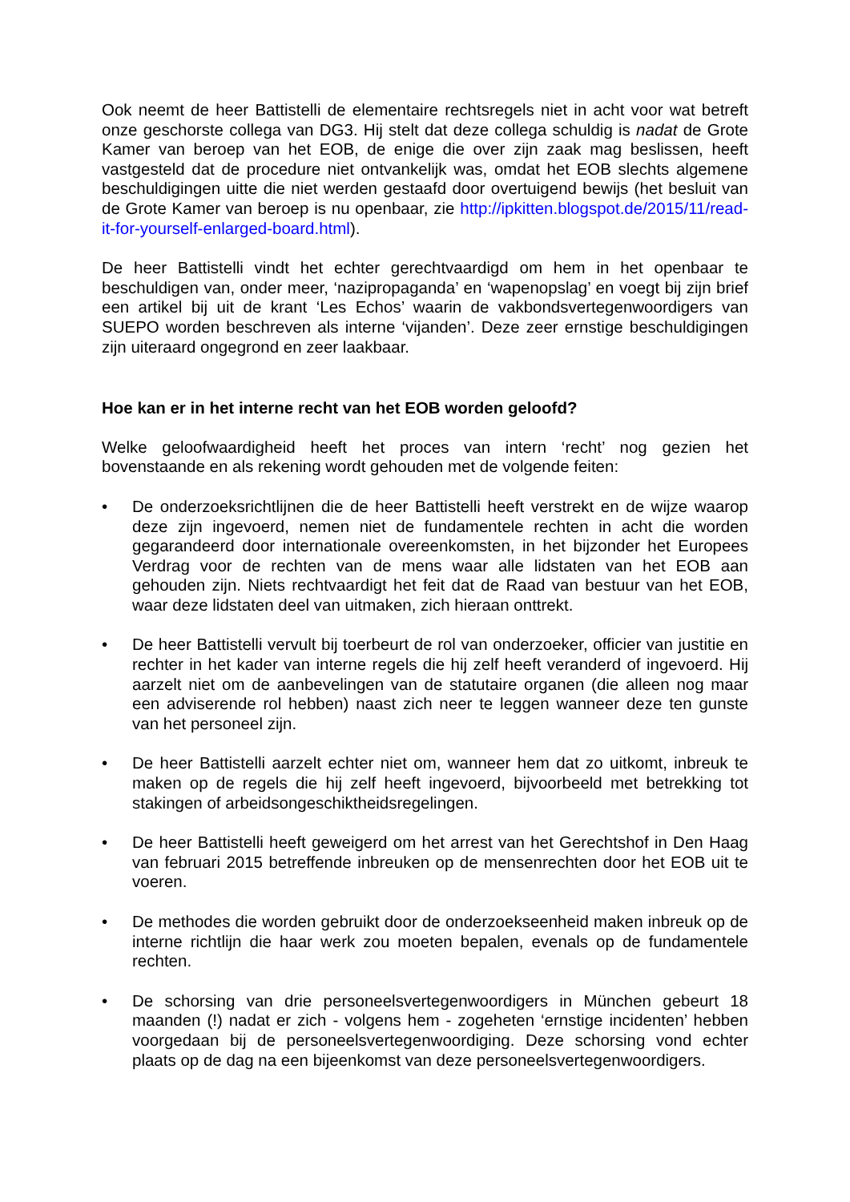Ook neemt de heer Battistelli de elementaire rechtsregels niet in acht voor wat betreft onze geschorste collega van DG3. Hij stelt dat deze collega schuldig is nadat de Grote Kamer van beroep van het EOB, de enige die over zijn zaak mag beslissen, heeft vastgesteld dat de procedure niet ontvankelijk was, omdat het EOB slechts algemene beschuldigingen uitte die niet werden gestaafd door overtuigend bewijs (het besluit van de Grote Kamer van beroep is nu openbaar, zie http://ipkitten.blogspot.de/2015/11/read-it-for-yourself-enlarged-board.html).
De heer Battistelli vindt het echter gerechtvaardigd om hem in het openbaar te beschuldigen van, onder meer, ‘nazipropaganda’ en ‘wapenopslag’ en voegt bij zijn brief een artikel bij uit de krant ‘Les Echos’ waarin de vakbondsvertegenwoordigers van SUEPO worden beschreven als interne ‘vijanden’. Deze zeer ernstige beschuldigingen zijn uiteraard ongegrond en zeer laakbaar.
Hoe kan er in het interne recht van het EOB worden geloofd?
Welke geloofwaardigheid heeft het proces van intern ‘recht’ nog gezien het bovenstaande en als rekening wordt gehouden met de volgende feiten:
• De onderzoeksrichtlijnen die de heer Battistelli heeft verstrekt en de wijze waarop deze zijn ingevoerd, nemen niet de fundamentele rechten in acht die worden gegarandeerd door internationale overeenkomsten, in het bijzonder het Europees Verdrag voor de rechten van de mens waar alle lidstaten van het EOB aan gehouden zijn. Niets rechtvaardigt het feit dat de Raad van bestuur van het EOB, waar deze lidstaten deel van uitmaken, zich hieraan onttrekt.
• De heer Battistelli vervult bij toerbeurt de rol van onderzoeker, officier van justitie en rechter in het kader van interne regels die hij zelf heeft veranderd of ingevoerd. Hij aarzelt niet om de aanbevelingen van de statutaire organen (die alleen nog maar een adviserende rol hebben) naast zich neer te leggen wanneer deze ten gunste van het personeel zijn.
• De heer Battistelli aarzelt echter niet om, wanneer hem dat zo uitkomt, inbreuk te maken op de regels die hij zelf heeft ingevoerd, bijvoorbeeld met betrekking tot stakingen of arbeidsongeschiktheidsregelingen.
• De heer Battistelli heeft geweigerd om het arrest van het Gerechtshof in Den Haag van februari 2015 betreffende inbreuken op de mensenrechten door het EOB uit te voeren.
• De methodes die worden gebruikt door de onderzoekseenheid maken inbreuk op de interne richtlijn die haar werk zou moeten bepalen, evenals op de fundamentele rechten.
• De schorsing van drie personeelsvertegenwoordigers in München gebeurt 18 maanden (!) nadat er zich - volgens hem - zogeheten ‘ernstige incidenten’ hebben voorgedaan bij de personeelsvertegenwoordiging. Deze schorsing vond echter plaats op de dag na een bijeenkomst van deze personeelsvertegenwoordigers.